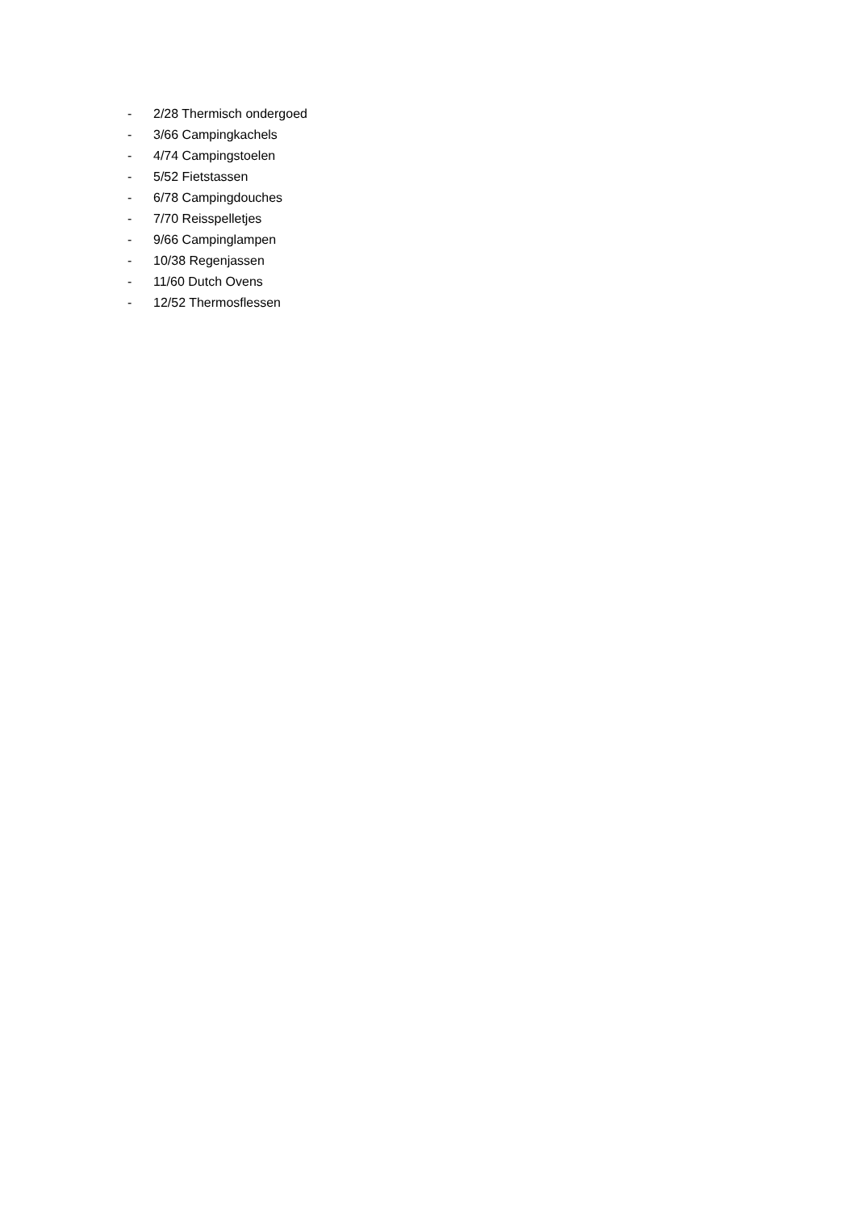- 2/28 Thermisch ondergoed
- 3/66 Campingkachels
- 4/74 Campingstoelen
- 5/52 Fietstassen
- 6/78 Campingdouches
- 7/70 Reisspelletjes
- 9/66 Campinglampen
- 10/38 Regenjassen
- 11/60 Dutch Ovens
- 12/52 Thermosflessen